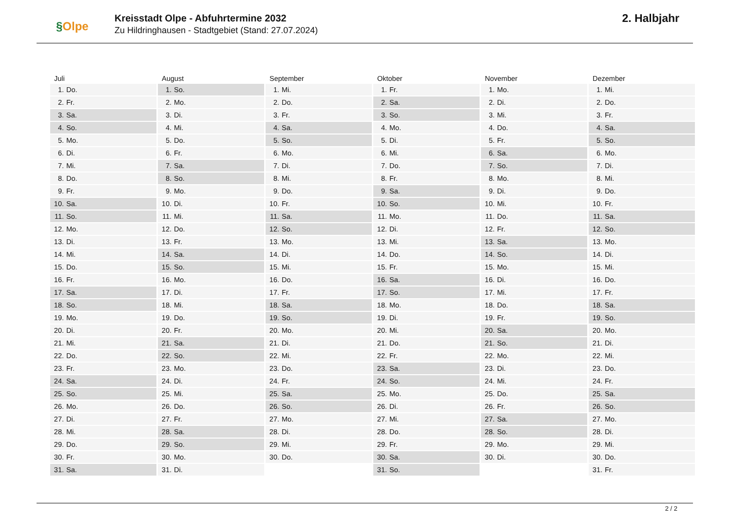§Olpe
Kreisstadt Olpe - Abfuhrtermine 2032
Zu Hildringhausen - Stadtgebiet (Stand: 27.07.2024)
2. Halbjahr
| Juli | August | September | Oktober | November | Dezember |
| --- | --- | --- | --- | --- | --- |
| 1. Do. | 1. So. | 1. Mi. | 1. Fr. | 1. Mo. | 1. Mi. |
| 2. Fr. | 2. Mo. | 2. Do. | 2. Sa. | 2. Di. | 2. Do. |
| 3. Sa. | 3. Di. | 3. Fr. | 3. So. | 3. Mi. | 3. Fr. |
| 4. So. | 4. Mi. | 4. Sa. | 4. Mo. | 4. Do. | 4. Sa. |
| 5. Mo. | 5. Do. | 5. So. | 5. Di. | 5. Fr. | 5. So. |
| 6. Di. | 6. Fr. | 6. Mo. | 6. Mi. | 6. Sa. | 6. Mo. |
| 7. Mi. | 7. Sa. | 7. Di. | 7. Do. | 7. So. | 7. Di. |
| 8. Do. | 8. So. | 8. Mi. | 8. Fr. | 8. Mo. | 8. Mi. |
| 9. Fr. | 9. Mo. | 9. Do. | 9. Sa. | 9. Di. | 9. Do. |
| 10. Sa. | 10. Di. | 10. Fr. | 10. So. | 10. Mi. | 10. Fr. |
| 11. So. | 11. Mi. | 11. Sa. | 11. Mo. | 11. Do. | 11. Sa. |
| 12. Mo. | 12. Do. | 12. So. | 12. Di. | 12. Fr. | 12. So. |
| 13. Di. | 13. Fr. | 13. Mo. | 13. Mi. | 13. Sa. | 13. Mo. |
| 14. Mi. | 14. Sa. | 14. Di. | 14. Do. | 14. So. | 14. Di. |
| 15. Do. | 15. So. | 15. Mi. | 15. Fr. | 15. Mo. | 15. Mi. |
| 16. Fr. | 16. Mo. | 16. Do. | 16. Sa. | 16. Di. | 16. Do. |
| 17. Sa. | 17. Di. | 17. Fr. | 17. So. | 17. Mi. | 17. Fr. |
| 18. So. | 18. Mi. | 18. Sa. | 18. Mo. | 18. Do. | 18. Sa. |
| 19. Mo. | 19. Do. | 19. So. | 19. Di. | 19. Fr. | 19. So. |
| 20. Di. | 20. Fr. | 20. Mo. | 20. Mi. | 20. Sa. | 20. Mo. |
| 21. Mi. | 21. Sa. | 21. Di. | 21. Do. | 21. So. | 21. Di. |
| 22. Do. | 22. So. | 22. Mi. | 22. Fr. | 22. Mo. | 22. Mi. |
| 23. Fr. | 23. Mo. | 23. Do. | 23. Sa. | 23. Di. | 23. Do. |
| 24. Sa. | 24. Di. | 24. Fr. | 24. So. | 24. Mi. | 24. Fr. |
| 25. So. | 25. Mi. | 25. Sa. | 25. Mo. | 25. Do. | 25. Sa. |
| 26. Mo. | 26. Do. | 26. So. | 26. Di. | 26. Fr. | 26. So. |
| 27. Di. | 27. Fr. | 27. Mo. | 27. Mi. | 27. Sa. | 27. Mo. |
| 28. Mi. | 28. Sa. | 28. Di. | 28. Do. | 28. So. | 28. Di. |
| 29. Do. | 29. So. | 29. Mi. | 29. Fr. | 29. Mo. | 29. Mi. |
| 30. Fr. | 30. Mo. | 30. Do. | 30. Sa. | 30. Di. | 30. Do. |
| 31. Sa. | 31. Di. | | 31. So. | | 31. Fr. |
2 / 2